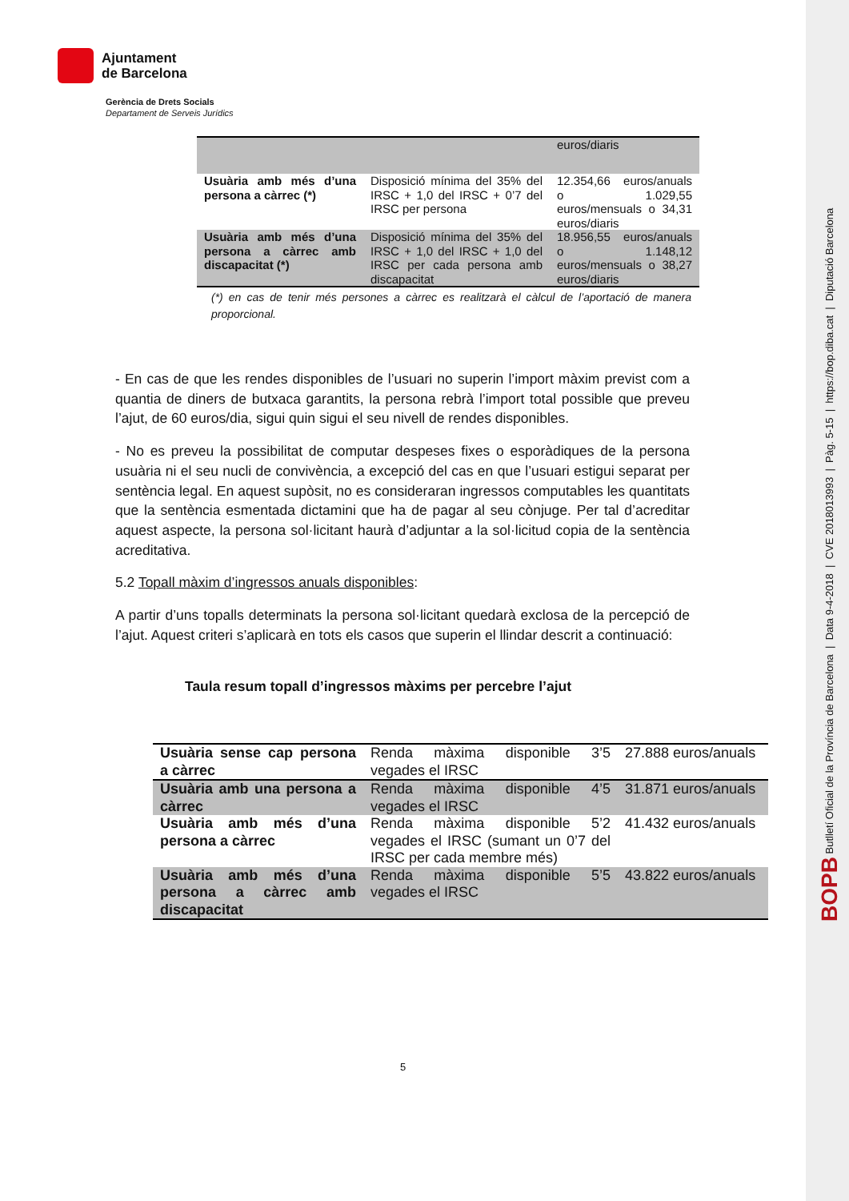Ajuntament
de Barcelona
Gerència de Drets Socials
Departament de Serveis Jurídics
| | | euros/diaris |
| Usuària amb més d’una persona a càrrec (*) | Disposició mínima del 35% del IRSC + 1,0 del IRSC + 0’7 del IRSC per persona | 12.354,66 euros/anuals o 1.029,55 euros/mensuals o 34,31 euros/diaris |
| Usuària amb més d’una persona a càrrec amb discapacitat (*) | Disposició mínima del 35% del IRSC + 1,0 del IRSC + 1,0 del IRSC per cada persona amb discapacitat | 18.956,55 euros/anuals o 1.148,12 euros/mensuals o 38,27 euros/diaris |
(*) en cas de tenir més persones a càrrec es realitzarà el càlcul de l’aportació de manera proporcional.
- En cas de que les rendes disponibles de l’usuari no superin l’import màxim previst com a quantia de diners de butxaca garantits, la persona rebrà l’import total possible que preveu l’ajut, de 60 euros/dia, sigui quin sigui el seu nivell de rendes disponibles.
- No es preveu la possibilitat de computar despeses fixes o esporàdiques de la persona usuària ni el seu nucli de convivència, a excepció del cas en que l’usuari estigui separat per sentència legal. En aquest supòsit, no es consideraran ingressos computables les quantitats que la sentència esmentada dictamini que ha de pagar al seu cònjuge. Per tal d’acreditar aquest aspecte, la persona sol·licitant haurà d’adjuntar a la sol·licitud copia de la sentència acreditativa.
5.2 Topall màxim d’ingressos anuals disponibles:
A partir d’uns topalls determinats la persona sol·licitant quedarà exclosa de la percepció de l’ajut. Aquest criteri s’aplicarà en tots els casos que superin el llindar descrit a continuació:
Taula resum topall d’ingressos màxims per percebre l’ajut
| Usuària sense cap persona a càrrec | Renda màxima disponible 3’5 vegades el IRSC | 27.888 euros/anuals |
| Usuària amb una persona a càrrec | Renda màxima disponible 4’5 vegades el IRSC | 31.871 euros/anuals |
| Usuària amb més d’una persona a càrrec | Renda màxima disponible 5’2 vegades el IRSC (sumant un 0’7 del IRSC per cada membre més) | 41.432 euros/anuals |
| Usuària amb més d’una persona a càrrec amb discapacitat | Renda màxima disponible 5’5 vegades el IRSC | 43.822 euros/anuals |
5
BOPB Butlletí Oficial de la Província de Barcelona | Data 9-4-2018 | CVE 2018013993 | Pàg. 5-15 | https://bop.diba.cat | Diputació Barcelona